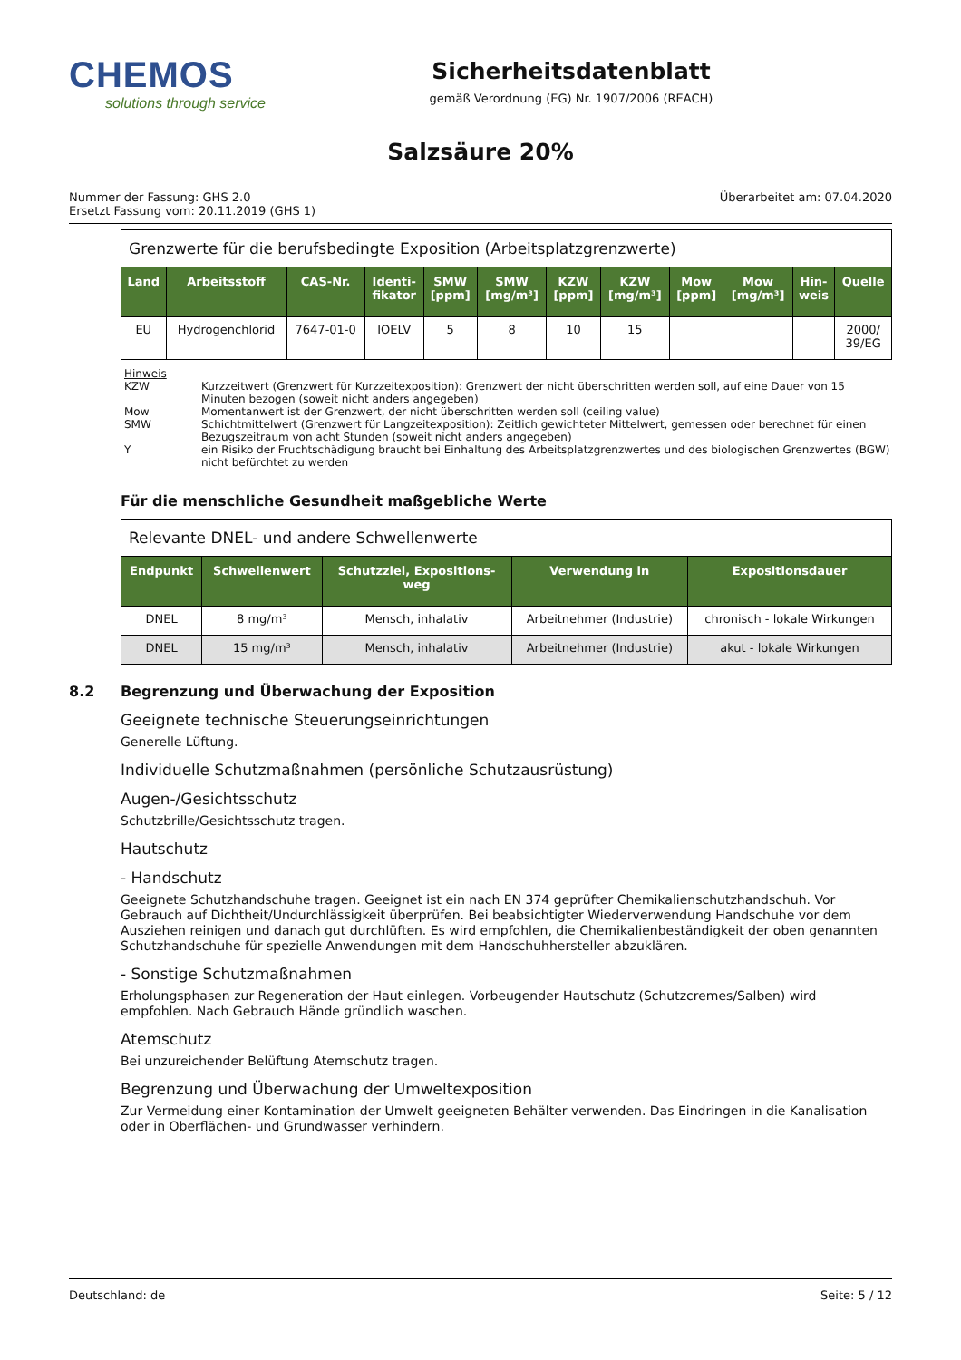CHEMOS
solutions through service
Sicherheitsdatenblatt
gemäß Verordnung (EG) Nr. 1907/2006 (REACH)
Salzsäure 20%
Nummer der Fassung: GHS 2.0
Ersetzt Fassung vom: 20.11.2019 (GHS 1)
Überarbeitet am: 07.04.2020
Grenzwerte für die berufsbedingte Exposition (Arbeitsplatzgrenzwerte)
| Land | Arbeitsstoff | CAS-Nr. | Identi- fikator | SMW [ppm] | SMW [mg/m³] | KZW [ppm] | KZW [mg/m³] | Mow [ppm] | Mow [mg/m³] | Hin- weis | Quelle |
| --- | --- | --- | --- | --- | --- | --- | --- | --- | --- | --- | --- |
| EU | Hydrogenchlorid | 7647-01-0 | IOELV | 5 | 8 | 10 | 15 | | | | 2000/ 39/EG |
Hinweis
KZW Kurzzeitwert (Grenzwert für Kurzzeitexposition): Grenzwert der nicht überschritten werden soll, auf eine Dauer von 15 Minuten bezogen (soweit nicht anders angegeben)
Mow Momentanwert ist der Grenzwert, der nicht überschritten werden soll (ceiling value)
SMW Schichtmittelwert (Grenzwert für Langzeitexposition): Zeitlich gewichteter Mittelwert, gemessen oder berechnet für einen Bezugszeitraum von acht Stunden (soweit nicht anders angegeben)
Yein Risiko der Fruchtschädigung braucht bei Einhaltung des Arbeitsplatzgrenzwertes und des biologischen Grenzwertes (BGW) nicht befürchtet zu werden
Für die menschliche Gesundheit maßgebliche Werte
Relevante DNEL- und andere Schwellenwerte
| Endpunkt | Schwellenwert | Schutzziel, Expositions- weg | Verwendung in | Expositionsdauer |
| --- | --- | --- | --- | --- |
| DNEL | 8 mg/m³ | Mensch, inhalativ | Arbeitnehmer (Industrie) | chronisch - lokale Wirkungen |
| DNEL | 15 mg/m³ | Mensch, inhalativ | Arbeitnehmer (Industrie) | akut - lokale Wirkungen |
8.2 Begrenzung und Überwachung der Exposition
Geeignete technische Steuerungseinrichtungen
Generelle Lüftung.
Individuelle Schutzmaßnahmen (persönliche Schutzausrüstung)
Augen-/Gesichtsschutz
Schutzbrille/Gesichtsschutz tragen.
Hautschutz
- Handschutz
Geeignete Schutzhandschuhe tragen. Geeignet ist ein nach EN 374 geprüfter Chemikalienschutzhandschuh. Vor Gebrauch auf Dichtheit/Undurchlässigkeit überprüfen. Bei beabsichtigter Wiederverwendung Handschuhe vor dem Ausziehen reinigen und danach gut durchlüften. Es wird empfohlen, die Chemikalienbeständigkeit der oben genannten Schutzhandschuhe für spezielle Anwendungen mit dem Handschuhhersteller abzuklären.
- Sonstige Schutzmaßnahmen
Erholungsphasen zur Regeneration der Haut einlegen. Vorbeugender Hautschutz (Schutzcremes/Salben) wird empfohlen. Nach Gebrauch Hände gründlich waschen.
Atemschutz
Bei unzureichender Belüftung Atemschutz tragen.
Begrenzung und Überwachung der Umweltexposition
Zur Vermeidung einer Kontamination der Umwelt geeigneten Behälter verwenden. Das Eindringen in die Kanalisation oder in Oberflächen- und Grundwasser verhindern.
Deutschland: de Seite: 5 / 12